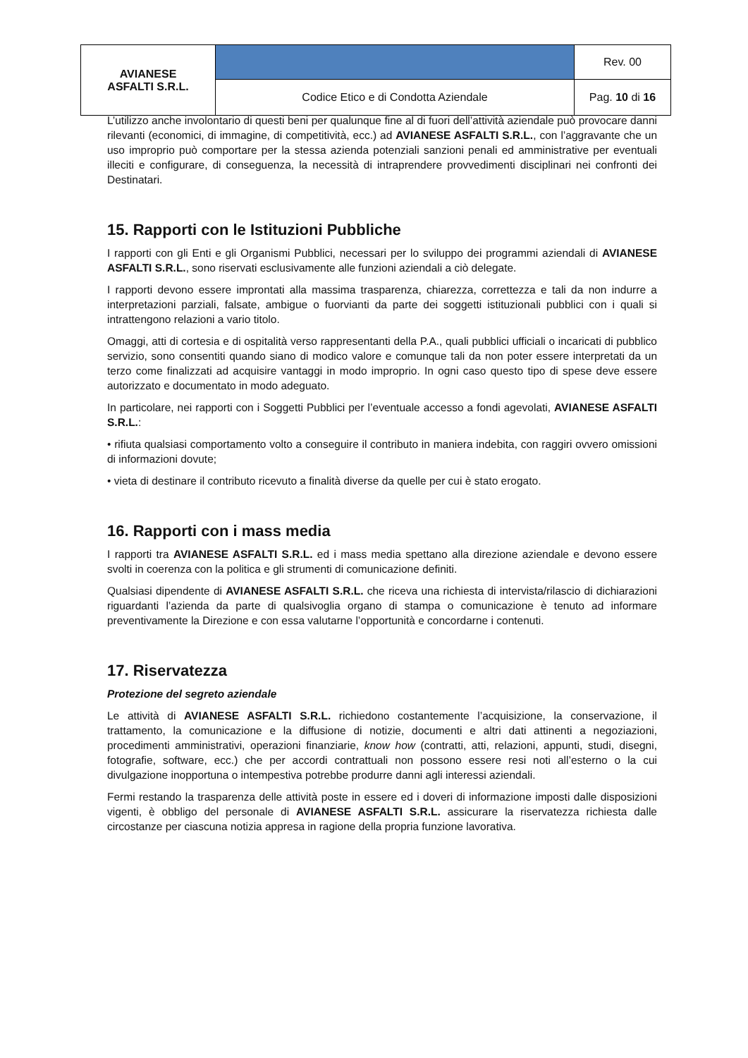| AVIANESE ASFALTI S.R.L. | | Rev. 00 |
| | Codice Etico e di Condotta Aziendale | Pag. 10 di 16 |
L’utilizzo anche involontario di questi beni per qualunque fine al di fuori dell’attività aziendale può provocare danni rilevanti (economici, di immagine, di competitività, ecc.) ad AVIANESE ASFALTI S.R.L., con l’aggravante che un uso improprio può comportare per la stessa azienda potenziali sanzioni penali ed amministrative per eventuali illeciti e configurare, di conseguenza, la necessità di intraprendere provvedimenti disciplinari nei confronti dei Destinatari.
15. Rapporti con le Istituzioni Pubbliche
I rapporti con gli Enti e gli Organismi Pubblici, necessari per lo sviluppo dei programmi aziendali di AVIANESE ASFALTI S.R.L., sono riservati esclusivamente alle funzioni aziendali a ciò delegate.
I rapporti devono essere improntati alla massima trasparenza, chiarezza, correttezza e tali da non indurre a interpretazioni parziali, falsate, ambigue o fuorvianti da parte dei soggetti istituzionali pubblici con i quali si intrattengono relazioni a vario titolo.
Omaggi, atti di cortesia e di ospitalità verso rappresentanti della P.A., quali pubblici ufficiali o incaricati di pubblico servizio, sono consentiti quando siano di modico valore e comunque tali da non poter essere interpretati da un terzo come finalizzati ad acquisire vantaggi in modo improprio. In ogni caso questo tipo di spese deve essere autorizzato e documentato in modo adeguato.
In particolare, nei rapporti con i Soggetti Pubblici per l’eventuale accesso a fondi agevolati, AVIANESE ASFALTI S.R.L.:
• rifiuta qualsiasi comportamento volto a conseguire il contributo in maniera indebita, con raggiri ovvero omissioni di informazioni dovute;
• vieta di destinare il contributo ricevuto a finalità diverse da quelle per cui è stato erogato.
16. Rapporti con i mass media
I rapporti tra AVIANESE ASFALTI S.R.L. ed i mass media spettano alla direzione aziendale e devono essere svolti in coerenza con la politica e gli strumenti di comunicazione definiti.
Qualsiasi dipendente di AVIANESE ASFALTI S.R.L. che riceva una richiesta di intervista/rilascio di dichiarazioni riguardanti l’azienda da parte di qualsivoglia organo di stampa o comunicazione è tenuto ad informare preventivamente la Direzione e con essa valutarne l’opportunità e concordarne i contenuti.
17. Riservatezza
Protezione del segreto aziendale
Le attività di AVIANESE ASFALTI S.R.L. richiedono costantemente l’acquisizione, la conservazione, il trattamento, la comunicazione e la diffusione di notizie, documenti e altri dati attinenti a negoziazioni, procedimenti amministrativi, operazioni finanziarie, know how (contratti, atti, relazioni, appunti, studi, disegni, fotografie, software, ecc.) che per accordi contrattuali non possono essere resi noti all’esterno o la cui divulgazione inopportuna o intempestiva potrebbe produrre danni agli interessi aziendali.
Fermi restando la trasparenza delle attività poste in essere ed i doveri di informazione imposti dalle disposizioni vigenti, è obbligo del personale di AVIANESE ASFALTI S.R.L. assicurare la riservatezza richiesta dalle circostanze per ciascuna notizia appresa in ragione della propria funzione lavorativa.